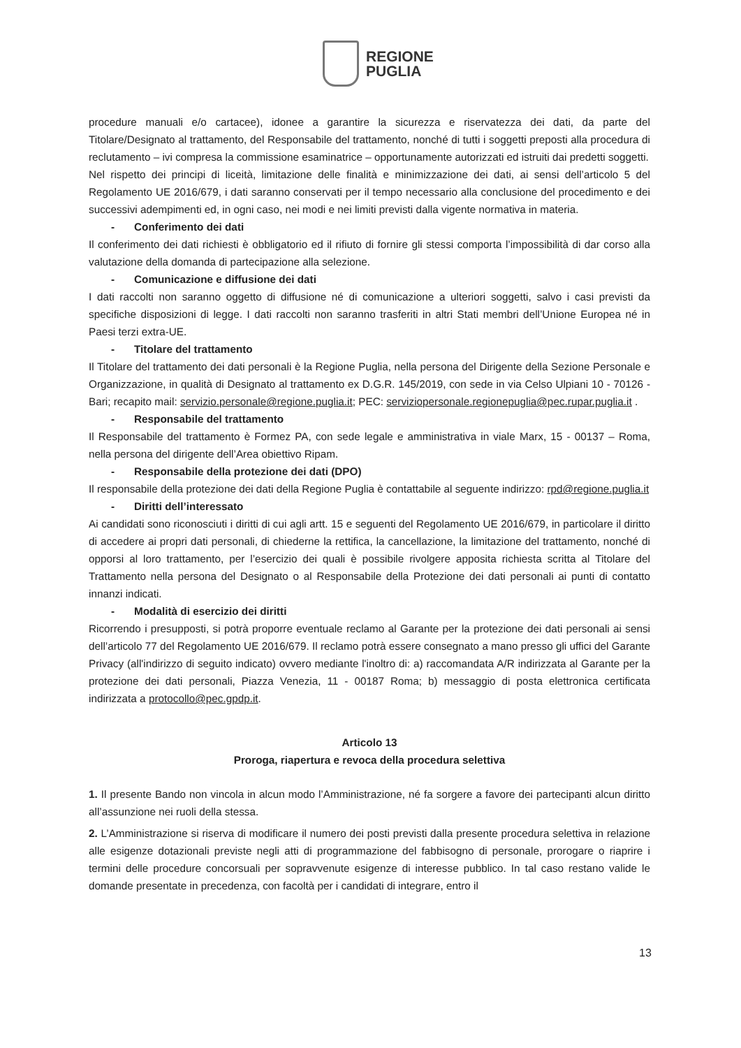REGIONE
PUGLIA
procedure manuali e/o cartacee), idonee a garantire la sicurezza e riservatezza dei dati, da parte del Titolare/Designato al trattamento, del Responsabile del trattamento, nonché di tutti i soggetti preposti alla procedura di reclutamento – ivi compresa la commissione esaminatrice – opportunamente autorizzati ed istruiti dai predetti soggetti.
Nel rispetto dei principi di liceità, limitazione delle finalità e minimizzazione dei dati, ai sensi dell’articolo 5 del Regolamento UE 2016/679, i dati saranno conservati per il tempo necessario alla conclusione del procedimento e dei successivi adempimenti ed, in ogni caso, nei modi e nei limiti previsti dalla vigente normativa in materia.
- Conferimento dei dati
Il conferimento dei dati richiesti è obbligatorio ed il rifiuto di fornire gli stessi comporta l’impossibilità di dar corso alla valutazione della domanda di partecipazione alla selezione.
- Comunicazione e diffusione dei dati
I dati raccolti non saranno oggetto di diffusione né di comunicazione a ulteriori soggetti, salvo i casi previsti da specifiche disposizioni di legge. I dati raccolti non saranno trasferiti in altri Stati membri dell’Unione Europea né in Paesi terzi extra-UE.
- Titolare del trattamento
Il Titolare del trattamento dei dati personali è la Regione Puglia, nella persona del Dirigente della Sezione Personale e Organizzazione, in qualità di Designato al trattamento ex D.G.R. 145/2019, con sede in via Celso Ulpiani 10 - 70126 - Bari; recapito mail: servizio.personale@regione.puglia.it; PEC: serviziopersonale.regionepuglia@pec.rupar.puglia.it .
- Responsabile del trattamento
Il Responsabile del trattamento è Formez PA, con sede legale e amministrativa in viale Marx, 15 - 00137 – Roma, nella persona del dirigente dell’Area obiettivo Ripam.
- Responsabile della protezione dei dati (DPO)
Il responsabile della protezione dei dati della Regione Puglia è contattabile al seguente indirizzo: rpd@regione.puglia.it
- Diritti dell’interessato
Ai candidati sono riconosciuti i diritti di cui agli artt. 15 e seguenti del Regolamento UE 2016/679, in particolare il diritto di accedere ai propri dati personali, di chiederne la rettifica, la cancellazione, la limitazione del trattamento, nonché di opporsi al loro trattamento, per l’esercizio dei quali è possibile rivolgere apposita richiesta scritta al Titolare del Trattamento nella persona del Designato o al Responsabile della Protezione dei dati personali ai punti di contatto innanzi indicati.
- Modalità di esercizio dei diritti
Ricorrendo i presupposti, si potrà proporre eventuale reclamo al Garante per la protezione dei dati personali ai sensi dell’articolo 77 del Regolamento UE 2016/679. Il reclamo potrà essere consegnato a mano presso gli uffici del Garante Privacy (all'indirizzo di seguito indicato) ovvero mediante l'inoltro di: a) raccomandata A/R indirizzata al Garante per la protezione dei dati personali, Piazza Venezia, 11 - 00187 Roma; b) messaggio di posta elettronica certificata indirizzata a protocollo@pec.gpdp.it.
Articolo 13
Proroga, riapertura e revoca della procedura selettiva
1. Il presente Bando non vincola in alcun modo l’Amministrazione, né fa sorgere a favore dei partecipanti alcun diritto all’assunzione nei ruoli della stessa.
2. L’Amministrazione si riserva di modificare il numero dei posti previsti dalla presente procedura selettiva in relazione alle esigenze dotazionali previste negli atti di programmazione del fabbisogno di personale, prorogare o riaprire i termini delle procedure concorsuali per sopravvenute esigenze di interesse pubblico. In tal caso restano valide le domande presentate in precedenza, con facoltà per i candidati di integrare, entro il
13